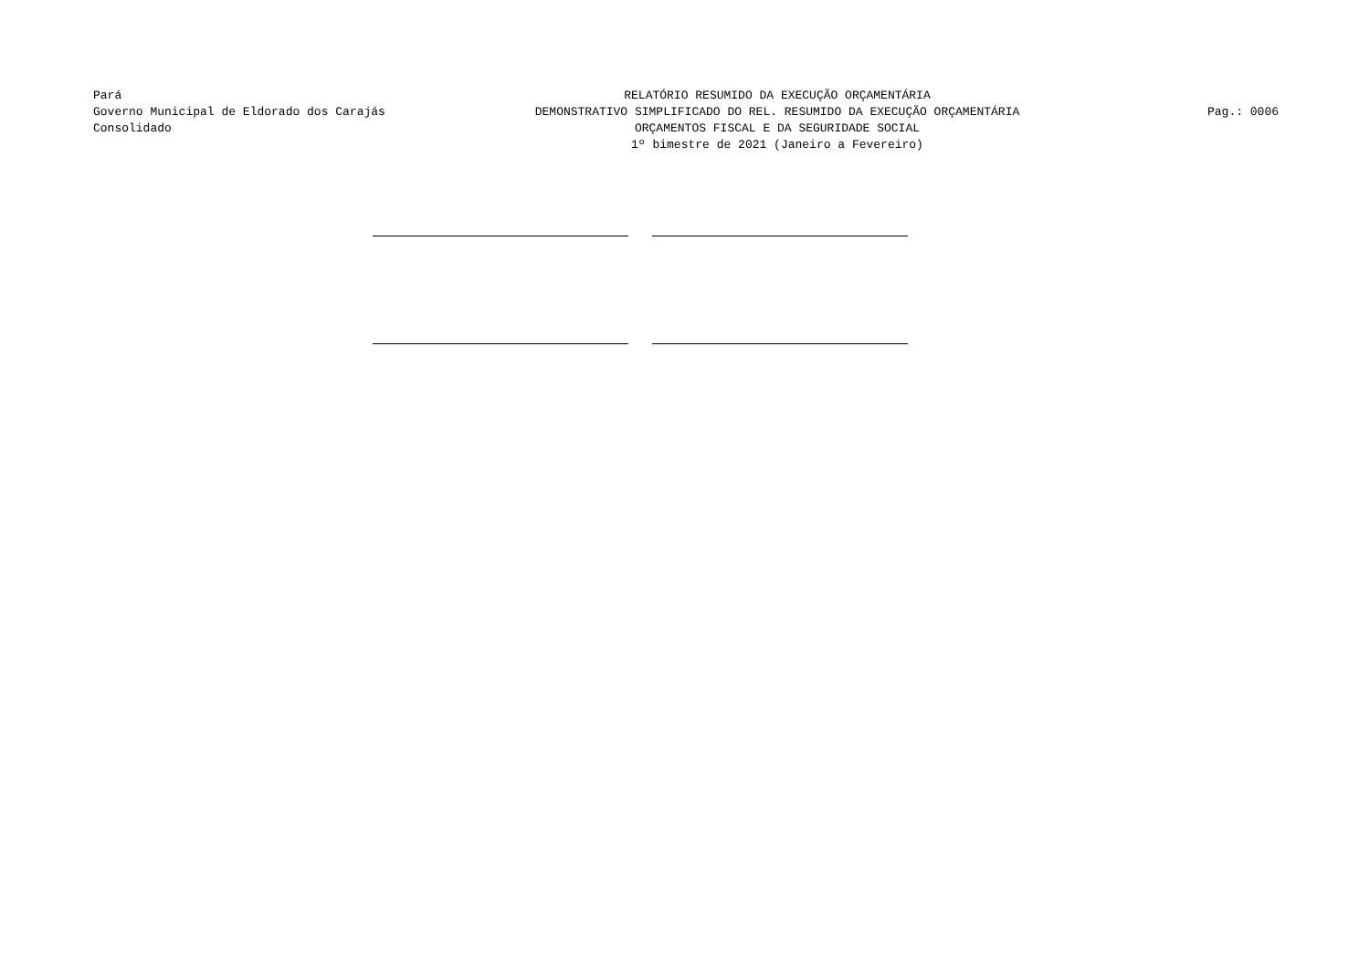Pará
Governo Municipal de Eldorado dos Carajás
Consolidado
RELATÓRIO RESUMIDO DA EXECUÇÃO ORÇAMENTÁRIA
DEMONSTRATIVO SIMPLIFICADO DO REL. RESUMIDO DA EXECUÇÃO ORÇAMENTÁRIA
ORÇAMENTOS FISCAL E DA SEGURIDADE SOCIAL
1º bimestre de 2021 (Janeiro a Fevereiro)
Pag.: 0006